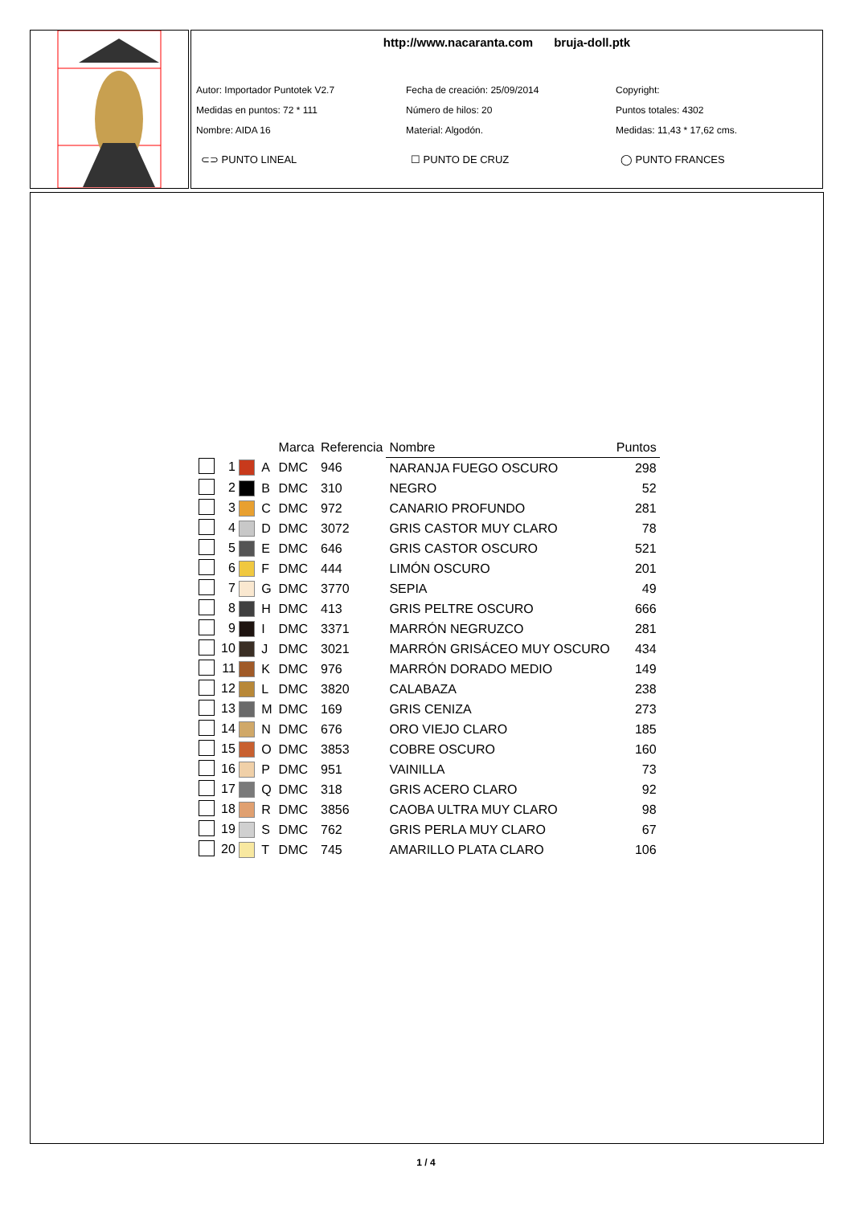http://www.nacaranta.com bruja-doll.ptk
Autor: Importador Puntotek V2.7
Fecha de creación: 25/09/2014
Copyright:
Medidas en puntos: 72 * 111
Número de hilos: 20
Puntos totales: 4302
Nombre: AIDA 16
Material: Algodón.
Medidas: 11,43 * 17,62 cms.
⊂⊃ PUNTO LINEAL
☐ PUNTO DE CRUZ
◯ PUNTO FRANCES
| | | | Marca | Referencia | Nombre | Puntos |
| --- | --- | --- | --- | --- | --- | --- |
| | 1 | A | DMC | 946 | NARANJA FUEGO OSCURO | 298 |
| | 2 | B | DMC | 310 | NEGRO | 52 |
| | 3 | C | DMC | 972 | CANARIO PROFUNDO | 281 |
| | 4 | D | DMC | 3072 | GRIS CASTOR MUY CLARO | 78 |
| | 5 | E | DMC | 646 | GRIS CASTOR OSCURO | 521 |
| | 6 | F | DMC | 444 | LIMÓN OSCURO | 201 |
| | 7 | G | DMC | 3770 | SEPIA | 49 |
| | 8 | H | DMC | 413 | GRIS PELTRE OSCURO | 666 |
| | 9 | I | DMC | 3371 | MARRÓN NEGRUZCO | 281 |
| | 10 | J | DMC | 3021 | MARRÓN GRISÁCEO MUY OSCURO | 434 |
| | 11 | K | DMC | 976 | MARRÓN DORADO MEDIO | 149 |
| | 12 | L | DMC | 3820 | CALABAZA | 238 |
| | 13 | M | DMC | 169 | GRIS CENIZA | 273 |
| | 14 | N | DMC | 676 | ORO VIEJO CLARO | 185 |
| | 15 | O | DMC | 3853 | COBRE OSCURO | 160 |
| | 16 | P | DMC | 951 | VAINILLA | 73 |
| | 17 | Q | DMC | 318 | GRIS ACERO CLARO | 92 |
| | 18 | R | DMC | 3856 | CAOBA ULTRA MUY CLARO | 98 |
| | 19 | S | DMC | 762 | GRIS PERLA MUY CLARO | 67 |
| | 20 | T | DMC | 745 | AMARILLO PLATA CLARO | 106 |
1 / 4